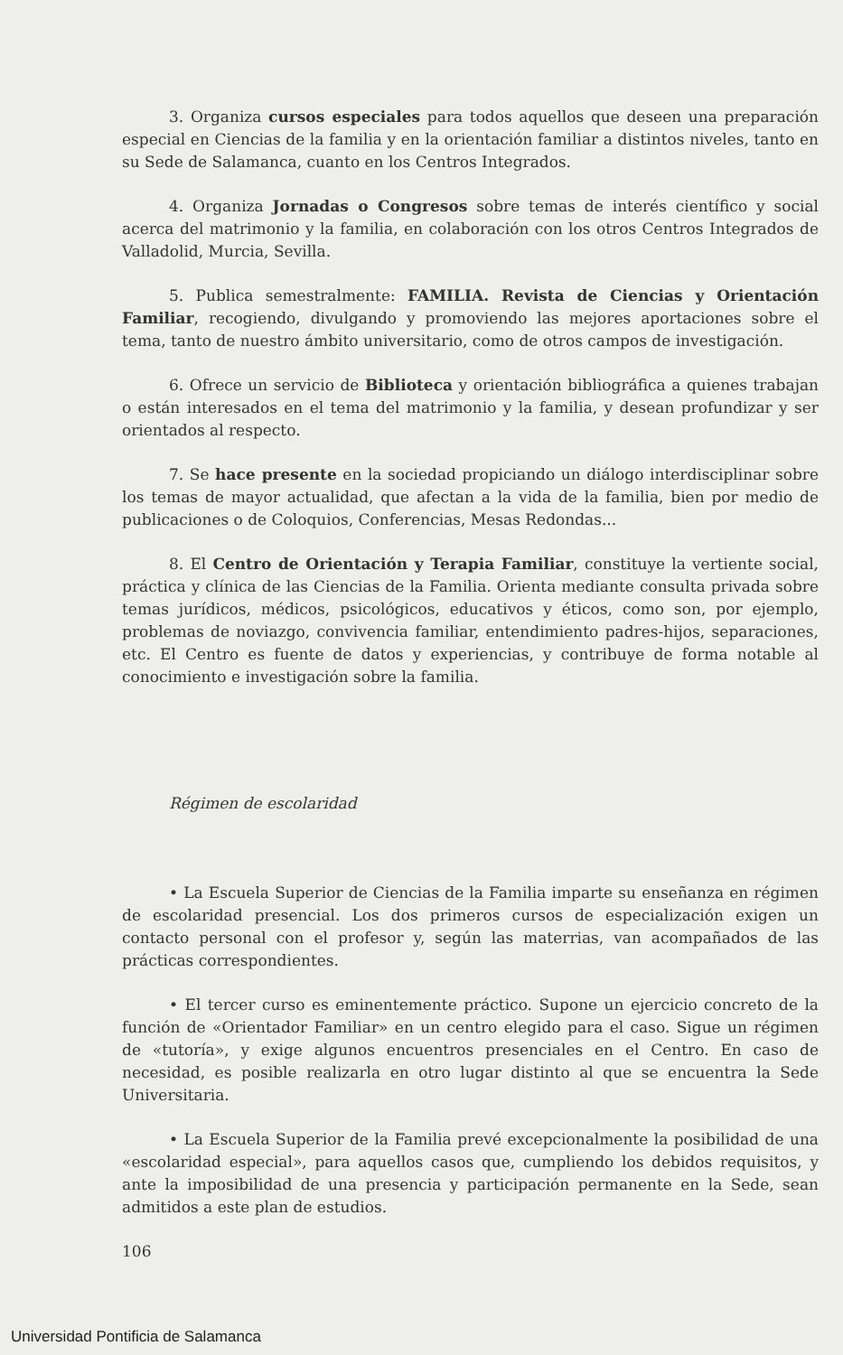3. Organiza cursos especiales para todos aquellos que deseen una preparación especial en Ciencias de la familia y en la orientación familiar a distintos niveles, tanto en su Sede de Salamanca, cuanto en los Centros Integrados.
4. Organiza Jornadas o Congresos sobre temas de interés científico y social acerca del matrimonio y la familia, en colaboración con los otros Centros Integrados de Valladolid, Murcia, Sevilla.
5. Publica semestralmente: FAMILIA. Revista de Ciencias y Orientación Familiar, recogiendo, divulgando y promoviendo las mejores aportaciones sobre el tema, tanto de nuestro ámbito universitario, como de otros campos de investigación.
6. Ofrece un servicio de Biblioteca y orientación bibliográfica a quienes trabajan o están interesados en el tema del matrimonio y la familia, y desean profundizar y ser orientados al respecto.
7. Se hace presente en la sociedad propiciando un diálogo interdisciplinar sobre los temas de mayor actualidad, que afectan a la vida de la familia, bien por medio de publicaciones o de Coloquios, Conferencias, Mesas Redondas...
8. El Centro de Orientación y Terapia Familiar, constituye la vertiente social, práctica y clínica de las Ciencias de la Familia. Orienta mediante consulta privada sobre temas jurídicos, médicos, psicológicos, educativos y éticos, como son, por ejemplo, problemas de noviazgo, convivencia familiar, entendimiento padres-hijos, separaciones, etc. El Centro es fuente de datos y experiencias, y contribuye de forma notable al conocimiento e investigación sobre la familia.
Régimen de escolaridad
• La Escuela Superior de Ciencias de la Familia imparte su enseñanza en régimen de escolaridad presencial. Los dos primeros cursos de especialización exigen un contacto personal con el profesor y, según las materrias, van acompañados de las prácticas correspondientes.
• El tercer curso es eminentemente práctico. Supone un ejercicio concreto de la función de «Orientador Familiar» en un centro elegido para el caso. Sigue un régimen de «tutoría», y exige algunos encuentros presenciales en el Centro. En caso de necesidad, es posible realizarla en otro lugar distinto al que se encuentra la Sede Universitaria.
• La Escuela Superior de la Familia prevé excepcionalmente la posibilidad de una «escolaridad especial», para aquellos casos que, cumpliendo los debidos requisitos, y ante la imposibilidad de una presencia y participación permanente en la Sede, sean admitidos a este plan de estudios.
106
Universidad Pontificia de Salamanca